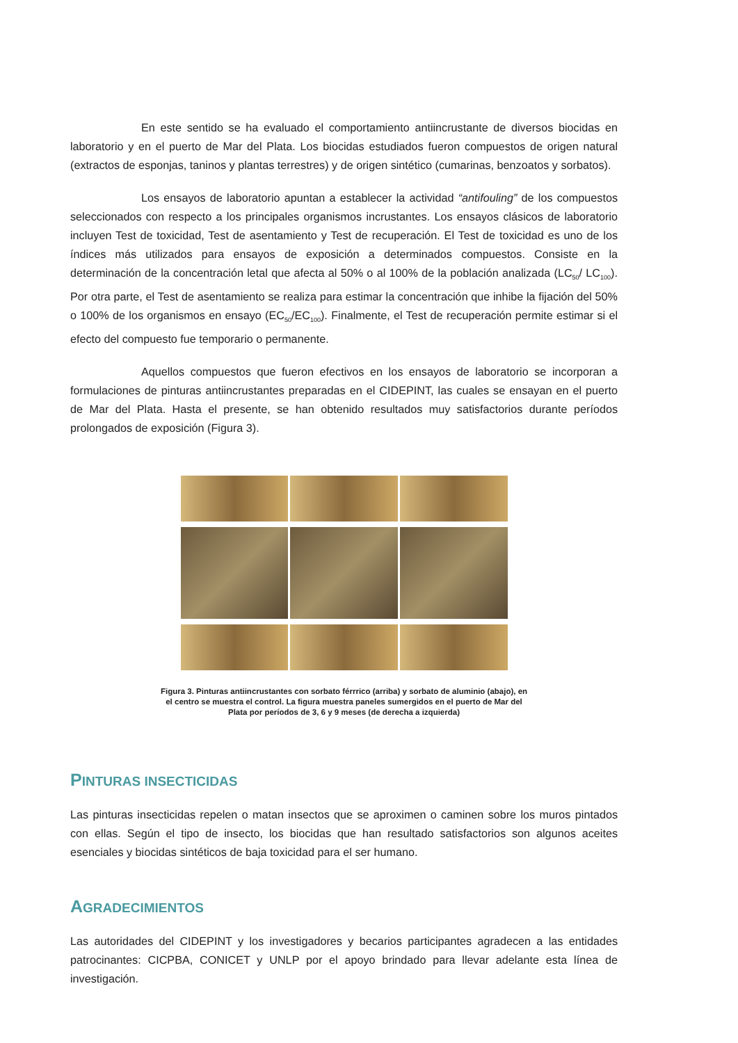En este sentido se ha evaluado el comportamiento antiincrustante de diversos biocidas en laboratorio y en el puerto de Mar del Plata. Los biocidas estudiados fueron compuestos de origen natural (extractos de esponjas, taninos y plantas terrestres) y de origen sintético (cumarinas, benzoatos y sorbatos).
Los ensayos de laboratorio apuntan a establecer la actividad “antifouling” de los compuestos seleccionados con respecto a los principales organismos incrustantes. Los ensayos clásicos de laboratorio incluyen Test de toxicidad, Test de asentamiento y Test de recuperación. El Test de toxicidad es uno de los índices más utilizados para ensayos de exposición a determinados compuestos. Consiste en la determinación de la concentración letal que afecta al 50% o al 100% de la población analizada (LC<sub>50</sub>/ LC<sub>100</sub>). Por otra parte, el Test de asentamiento se realiza para estimar la concentración que inhibe la fijación del 50% o 100% de los organismos en ensayo (EC<sub>50</sub>/EC<sub>100</sub>). Finalmente, el Test de recuperación permite estimar si el efecto del compuesto fue temporario o permanente.
Aquellos compuestos que fueron efectivos en los ensayos de laboratorio se incorporan a formulaciones de pinturas antiincrustantes preparadas en el CIDEPINT, las cuales se ensayan en el puerto de Mar del Plata. Hasta el presente, se han obtenido resultados muy satisfactorios durante períodos prolongados de exposición (Figura 3).
Figura 3. Pinturas antiincrustantes con sorbato férrrico (arriba) y sorbato de aluminio (abajo), en el centro se muestra el control. La figura muestra paneles sumergidos en el puerto de Mar del Plata por períodos de 3, 6 y 9 meses (de derecha a izquierda)
PINTURAS INSECTICIDAS
Las pinturas insecticidas repelen o matan insectos que se aproximen o caminen sobre los muros pintados con ellas. Según el tipo de insecto, los biocidas que han resultado satisfactorios son algunos aceites esenciales y biocidas sintéticos de baja toxicidad para el ser humano.
AGRADECIMIENTOS
Las autoridades del CIDEPINT y los investigadores y becarios participantes agradecen a las entidades patrocinantes: CICPBA, CONICET y UNLP por el apoyo brindado para llevar adelante esta línea de investigación.